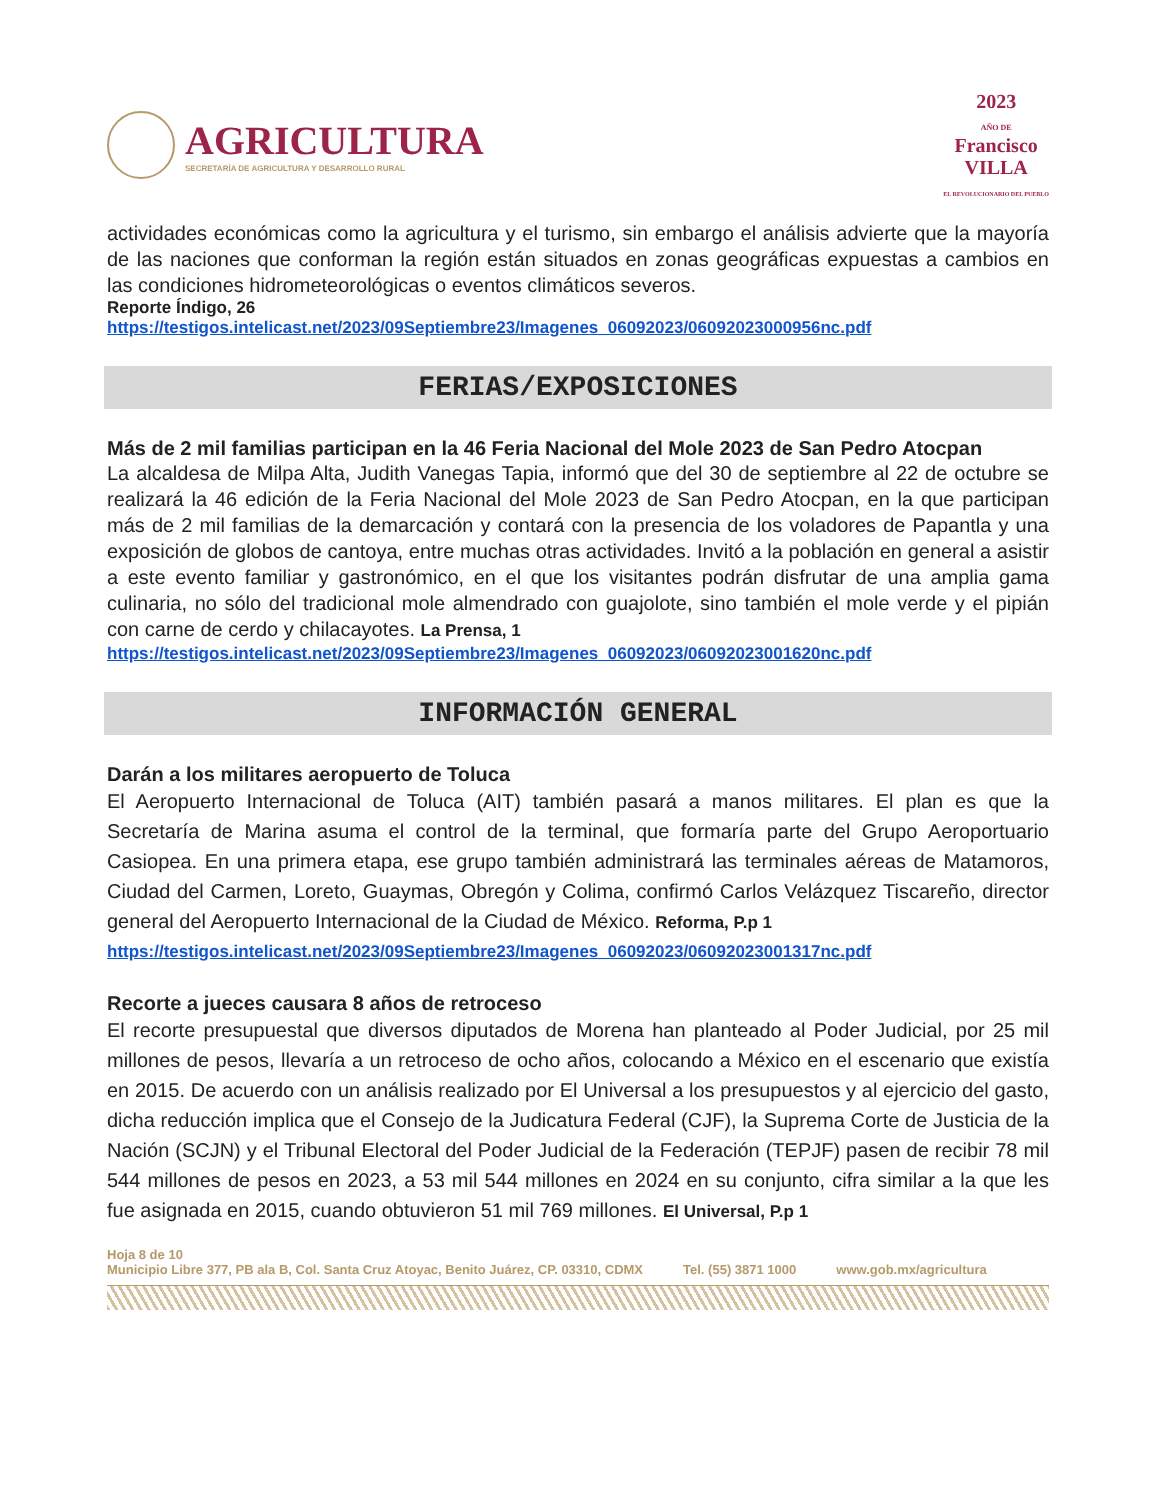AGRICULTURA
SECRETARÍA DE AGRICULTURA Y DESARROLLO RURAL
2023
AÑO DE
Francisco
VILLA
EL REVOLUCIONARIO DEL PUEBLO
actividades económicas como la agricultura y el turismo, sin embargo el análisis advierte que la mayoría de las naciones que conforman la región están situados en zonas geográficas expuestas a cambios en las condiciones hidrometeorológicas o eventos climáticos severos.
Reporte Índigo, 26
https://testigos.intelicast.net/2023/09Septiembre23/Imagenes_06092023/06092023000956nc.pdf
FERIAS/EXPOSICIONES
Más de 2 mil familias participan en la 46 Feria Nacional del Mole 2023 de San Pedro Atocpan
La alcaldesa de Milpa Alta, Judith Vanegas Tapia, informó que del 30 de septiembre al 22 de octubre se realizará la 46 edición de la Feria Nacional del Mole 2023 de San Pedro Atocpan, en la que participan más de 2 mil familias de la demarcación y contará con la presencia de los voladores de Papantla y una exposición de globos de cantoya, entre muchas otras actividades. Invitó a la población en general a asistir a este evento familiar y gastronómico, en el que los visitantes podrán disfrutar de una amplia gama culinaria, no sólo del tradicional mole almendrado con guajolote, sino también el mole verde y el pipián con carne de cerdo y chilacayotes. La Prensa, 1
https://testigos.intelicast.net/2023/09Septiembre23/Imagenes_06092023/06092023001620nc.pdf
INFORMACIÓN GENERAL
Darán a los militares aeropuerto de Toluca
El Aeropuerto Internacional de Toluca (AIT) también pasará a manos militares. El plan es que la Secretaría de Marina asuma el control de la terminal, que formaría parte del Grupo Aeroportuario Casiopea. En una primera etapa, ese grupo también administrará las terminales aéreas de Matamoros, Ciudad del Carmen, Loreto, Guaymas, Obregón y Colima, confirmó Carlos Velázquez Tiscareño, director general del Aeropuerto Internacional de la Ciudad de México. Reforma, P.p 1
https://testigos.intelicast.net/2023/09Septiembre23/Imagenes_06092023/06092023001317nc.pdf
Recorte a jueces causara 8 años de retroceso
El recorte presupuestal que diversos diputados de Morena han planteado al Poder Judicial, por 25 mil millones de pesos, llevaría a un retroceso de ocho años, colocando a México en el escenario que existía en 2015. De acuerdo con un análisis realizado por El Universal a los presupuestos y al ejercicio del gasto, dicha reducción implica que el Consejo de la Judicatura Federal (CJF), la Suprema Corte de Justicia de la Nación (SCJN) y el Tribunal Electoral del Poder Judicial de la Federación (TEPJF) pasen de recibir 78 mil 544 millones de pesos en 2023, a 53 mil 544 millones en 2024 en su conjunto, cifra similar a la que les fue asignada en 2015, cuando obtuvieron 51 mil 769 millones. El Universal, P.p 1
Hoja 8 de 10
Municipio Libre 377, PB ala B, Col. Santa Cruz Atoyac, Benito Juárez, CP. 03310, CDMX Tel. (55) 3871 1000 www.gob.mx/agricultura